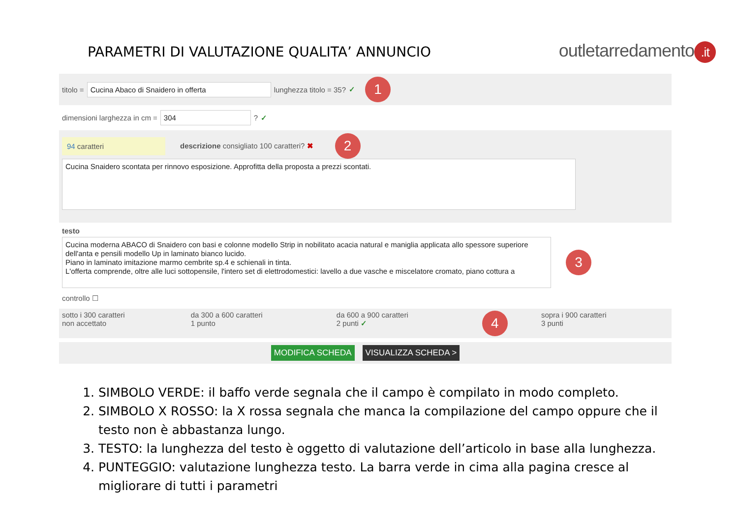PARAMETRI DI VALUTAZIONE QUALITA’ ANNUNCIO
outletarredamento.it
titolo = Cucina Abaco di Snaidero in offerta lunghezza titolo = 35? ✓ 1
dimensioni larghezza in cm = 304 ? ✓
94 caratteri descrizione consigliato 100 caratteri? ✖ 2
Cucina Snaidero scontata per rinnovo esposizione. Approfitta della proposta a prezzi scontati.
testo
Cucina moderna ABACO di Snaidero con basi e colonne modello Strip in nobilitato acacia natural e maniglia applicata allo spessore superiore dell'anta e pensili modello Up in laminato bianco lucido.
Piano in laminato imitazione marmo cembrite sp.4 e schienali in tinta.
L'offerta comprende, oltre alle luci sottopensile, l'intero set di elettrodomestici: lavello a due vasche e miscelatore cromato, piano cottura a
3
controllo ☐
| sotto i 300 caratteri non accettato | da 300 a 600 caratteri 1 punto | da 600 a 900 caratteri 2 punti ✓ | 4 | sopra i 900 caratteri 3 punti |
MODIFICA SCHEDA VISUALIZZA SCHEDA >
1. SIMBOLO VERDE: il baffo verde segnala che il campo è compilato in modo completo.
2. SIMBOLO X ROSSO: la X rossa segnala che manca la compilazione del campo oppure che il testo non è abbastanza lungo.
3. TESTO: la lunghezza del testo è oggetto di valutazione dell’articolo in base alla lunghezza.
4. PUNTEGGIO: valutazione lunghezza testo. La barra verde in cima alla pagina cresce al migliorare di tutti i parametri